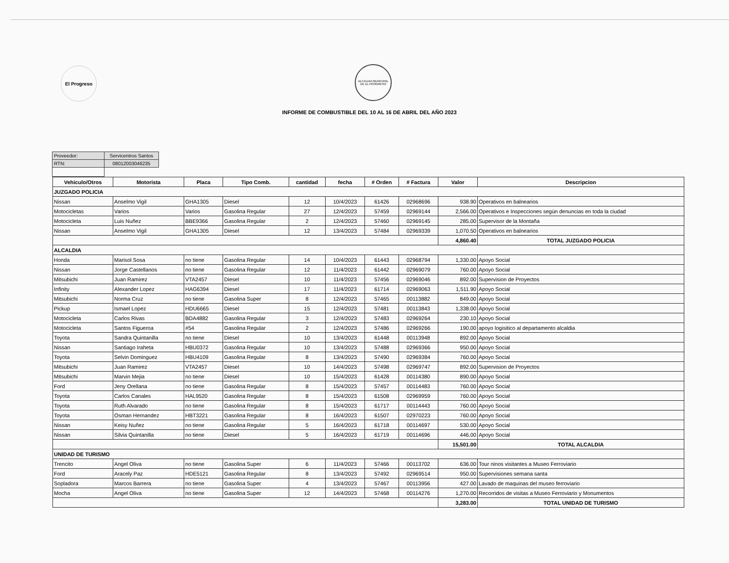El Progreso
ALCALDIA MUNICIPAL DE EL PROGRESO
INFORME DE COMBUSTIBLE DEL 10 AL 16 DE ABRIL DEL AÑO 2023
| Proveedor: | Servicentros Santos |
| RTN: | 08012003046235 |
| Vehiculo/Otros | Motorista | Placa | Tipo Comb. | cantidad | fecha | # Orden | # Factura | Valor | Descripcion |
| --- | --- | --- | --- | --- | --- | --- | --- | --- | --- |
| JUZGADO POLICIA | | | | | | | | | |
| Nissan | Anselmo Vigil | GHA1305 | Diesel | 12 | 10/4/2023 | 61426 | 02968696 | 938.90 | Operativos en balnearios |
| Motocicletas | Varios | Varios | Gasolina Regular | 27 | 12/4/2023 | 57459 | 02969144 | 2,566.00 | Operativos e Inspecciones según denuncias en toda la ciudad |
| Motocicleta | Luis Nuñez | BBE9366 | Gasolina Regular | 2 | 12/4/2023 | 57460 | 02969145 | 285.00 | Supervisor de la Montaña |
| Nissan | Anselmo Vigil | GHA1305 | Diesel | 12 | 13/4/2023 | 57484 | 02969339 | 1,070.50 | Operativos en balnearios |
| | | | | | | | | 4,860.40 | TOTAL JUZGADO POLICIA |
| ALCALDIA | | | | | | | | | |
| Honda | Marisol Sosa | no tiene | Gasolina Regular | 14 | 10/4/2023 | 61443 | 02968794 | 1,330.00 | Apoyo Social |
| Nissan | Jorge Castellanos | no tiene | Gasolina Regular | 12 | 11/4/2023 | 61442 | 02969079 | 760.00 | Apoyo Social |
| Mitsubichi | Juan Ramirez | VTA2457 | Diesel | 10 | 11/4/2023 | 57456 | 02969046 | 892.00 | Supervision de Proyectos |
| Infinity | Alexander Lopez | HAG6394 | Diesel | 17 | 11/4/2023 | 61714 | 02969063 | 1,511.90 | Apoyo Social |
| Mitsubichi | Norma Cruz | no tiene | Gasolina Super | 8 | 12/4/2023 | 57465 | 00113882 | 849.00 | Apoyo Social |
| Pickup | Ismael Lopez | HDU6665 | Diesel | 15 | 12/4/2023 | 57481 | 00113843 | 1,338.00 | Apoyo Social |
| Motocicleta | Carlos Rivas | BDA4882 | Gasolina Regular | 3 | 12/4/2023 | 57483 | 02969264 | 230.10 | Apoyo Social |
| Motocicleta | Santos Figueroa | #54 | Gasolina Regular | 2 | 12/4/2023 | 57486 | 02969266 | 190.00 | apoyo logisitico al departamento alcaldia |
| Toyota | Sandra Quintanilla | no tiene | Diesel | 10 | 13/4/2023 | 61448 | 00113948 | 892.00 | Apoyo Social |
| Nissan | Santiago Iraheta | HBU0372 | Gasolina Regular | 10 | 13/4/2023 | 57488 | 02969366 | 950.00 | Apoyo Social |
| Toyota | Selvin Dominguez | HBU4109 | Gasolina Regular | 8 | 13/4/2023 | 57490 | 02969384 | 760.00 | Apoyo Social |
| Mitsubichi | Juan Ramirez | VTA2457 | Diesel | 10 | 14/4/2023 | 57498 | 02969747 | 892.00 | Supervision de Proyectos |
| Mitsubichi | Marvin Mejia | no tiene | Diesel | 10 | 15/4/2023 | 61428 | 00114380 | 890.00 | Apoyo Social |
| Ford | Jeny Orellana | no tiene | Gasolina Regular | 8 | 15/4/2023 | 57457 | 00114483 | 760.00 | Apoyo Social |
| Toyota | Carlos Canales | HAL9520 | Gasolina Regular | 8 | 15/4/2023 | 61508 | 02969959 | 760.00 | Apoyo Social |
| Toyota | Ruth Alvarado | no tiene | Gasolina Regular | 8 | 15/4/2023 | 61717 | 00114443 | 760.00 | Apoyo Social |
| Toyota | Osman Hernandez | HBT3221 | Gasolina Regular | 8 | 16/4/2023 | 61507 | 02970223 | 760.00 | Apoyo Social |
| Nissan | Keisy Nuñez | no tiene | Gasolina Regular | 5 | 16/4/2023 | 61718 | 00114697 | 530.00 | Apoyo Social |
| Nissan | Silvia Quintanilla | no tiene | Diesel | 5 | 16/4/2023 | 61719 | 00114696 | 446.00 | Apoyo Social |
| | | | | | | | | 15,501.00 | TOTAL ALCALDIA |
| UNIDAD DE TURISMO | | | | | | | | | |
| Trencito | Angel Oliva | no tiene | Gasolina Super | 6 | 11/4/2023 | 57466 | 00113702 | 636.00 | Tour ninos visitantes a Museo Ferroviario |
| Ford | Aracely Paz | HDE5121 | Gasolina Regular | 8 | 13/4/2023 | 57492 | 02969514 | 950.00 | Supervisiones semana santa |
| Sopladora | Marcos Barrera | no tiene | Gasolina Super | 4 | 13/4/2023 | 57467 | 00113956 | 427.00 | Lavado de maquinas del museo ferroviario |
| Mocha | Angel Oliva | no tiene | Gasolina Super | 12 | 14/4/2023 | 57468 | 00114276 | 1,270.00 | Recorridos de visitas a Museo Ferroviario y Monumentos |
| | | | | | | | | 3,283.00 | TOTAL UNIDAD DE TURISMO |